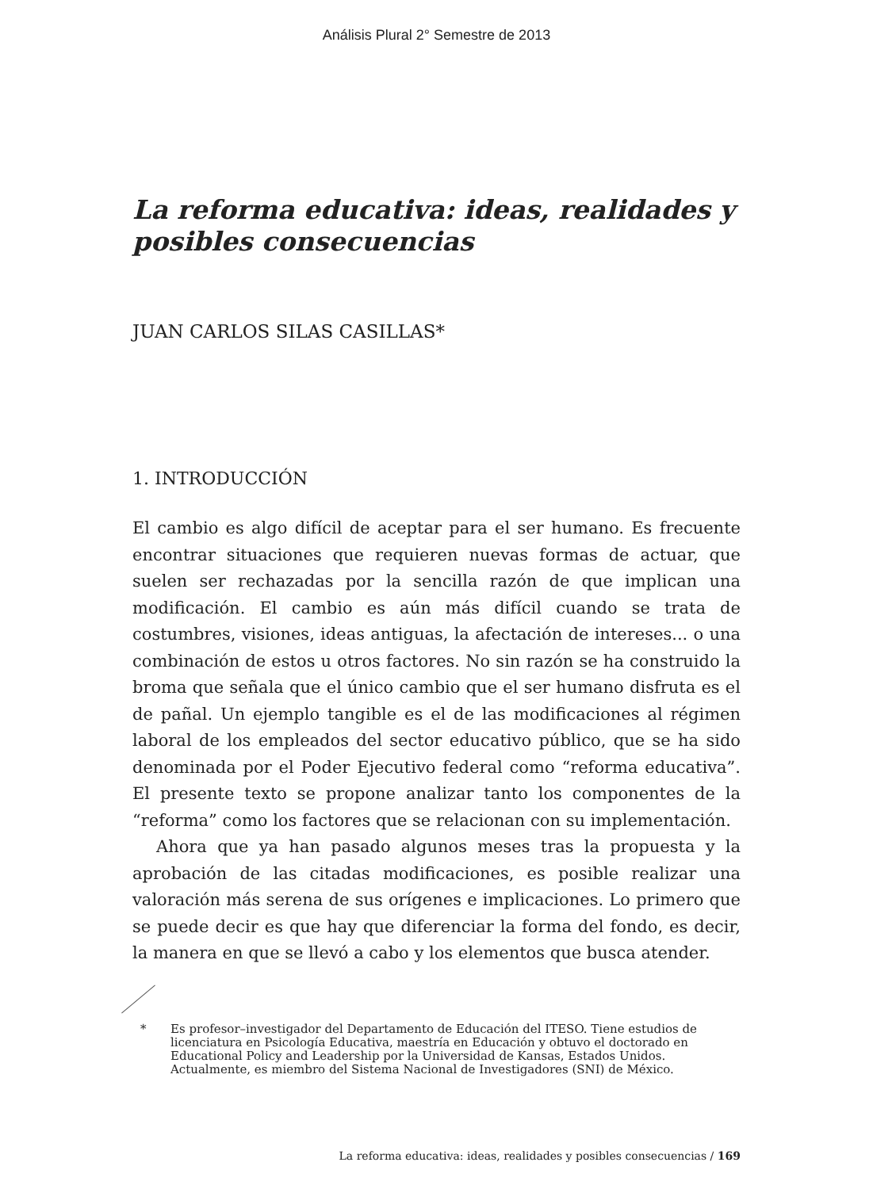Análisis Plural 2° Semestre de 2013
La reforma educativa: ideas, realidades y posibles consecuencias
JUAN CARLOS SILAS CASILLAS*
1. INTRODUCCIÓN
El cambio es algo difícil de aceptar para el ser humano. Es frecuente encontrar situaciones que requieren nuevas formas de actuar, que suelen ser rechazadas por la sencilla razón de que implican una modificación. El cambio es aún más difícil cuando se trata de costumbres, visiones, ideas antiguas, la afectación de intereses... o una combinación de estos u otros factores. No sin razón se ha construido la broma que señala que el único cambio que el ser humano disfruta es el de pañal. Un ejemplo tangible es el de las modificaciones al régimen laboral de los empleados del sector educativo público, que se ha sido denominada por el Poder Ejecutivo federal como “reforma educativa”. El presente texto se propone analizar tanto los componentes de la “reforma” como los factores que se relacionan con su implementación.
Ahora que ya han pasado algunos meses tras la propuesta y la aprobación de las citadas modificaciones, es posible realizar una valoración más serena de sus orígenes e implicaciones. Lo primero que se puede decir es que hay que diferenciar la forma del fondo, es decir, la manera en que se llevó a cabo y los elementos que busca atender.
* Es profesor–investigador del Departamento de Educación del ITESO. Tiene estudios de licenciatura en Psicología Educativa, maestría en Educación y obtuvo el doctorado en Educational Policy and Leadership por la Universidad de Kansas, Estados Unidos. Actualmente, es miembro del Sistema Nacional de Investigadores (SNI) de México.
La reforma educativa: ideas, realidades y posibles consecuencias / 169